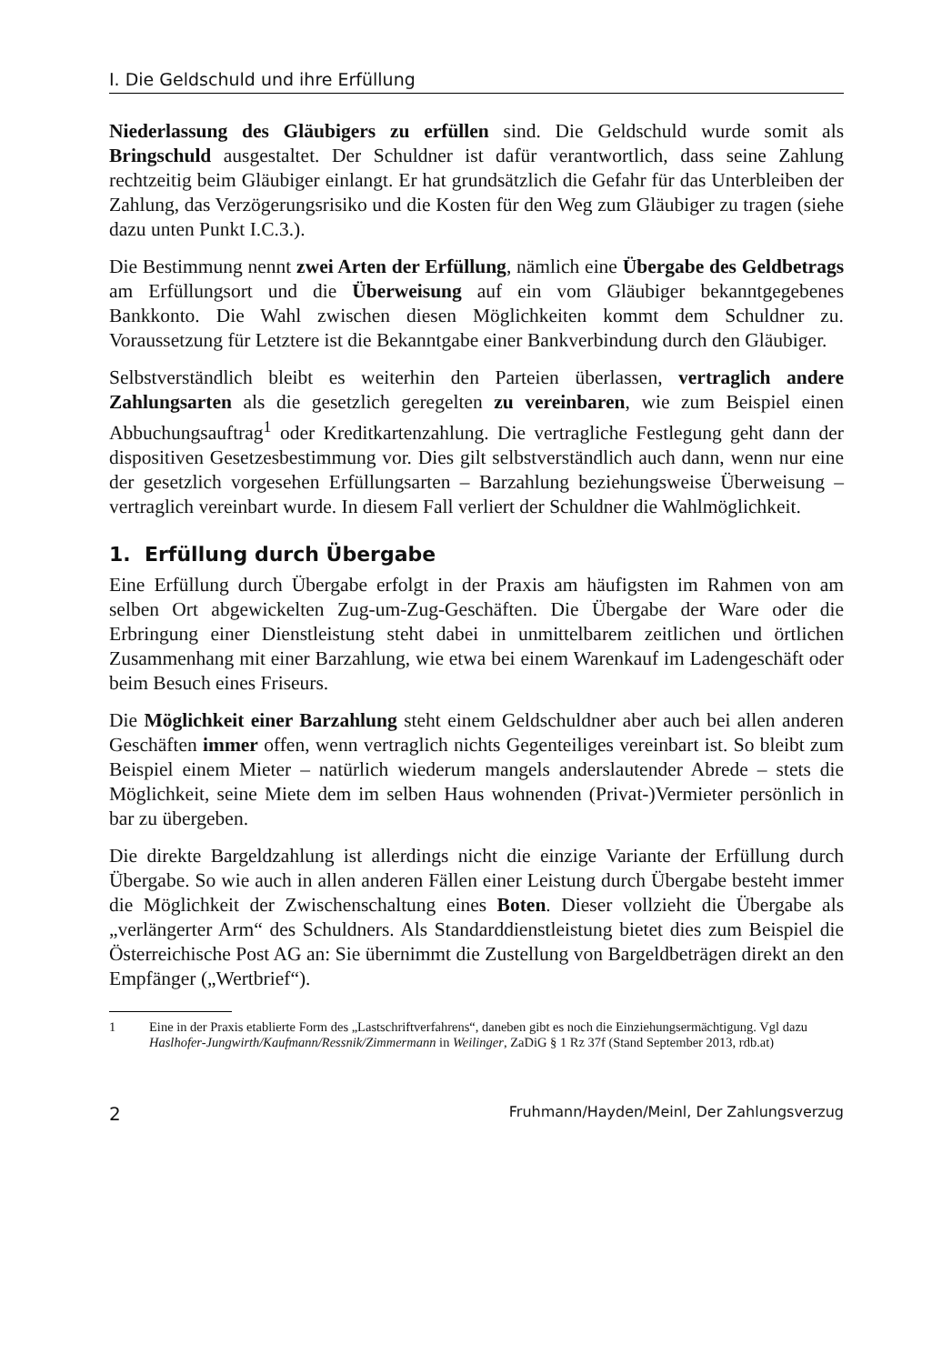I. Die Geldschuld und ihre Erfüllung
Niederlassung des Gläubigers zu erfüllen sind. Die Geldschuld wurde somit als Bringschuld ausgestaltet. Der Schuldner ist dafür verantwortlich, dass seine Zahlung rechtzeitig beim Gläubiger einlangt. Er hat grundsätzlich die Gefahr für das Unterbleiben der Zahlung, das Verzögerungsrisiko und die Kosten für den Weg zum Gläubiger zu tragen (siehe dazu unten Punkt I.C.3.).
Die Bestimmung nennt zwei Arten der Erfüllung, nämlich eine Übergabe des Geldbetrags am Erfüllungsort und die Überweisung auf ein vom Gläubiger bekanntgegebenes Bankkonto. Die Wahl zwischen diesen Möglichkeiten kommt dem Schuldner zu. Voraussetzung für Letztere ist die Bekanntgabe einer Bankverbindung durch den Gläubiger.
Selbstverständlich bleibt es weiterhin den Parteien überlassen, vertraglich andere Zahlungsarten als die gesetzlich geregelten zu vereinbaren, wie zum Beispiel einen Abbuchungsauftrag<sup>1</sup> oder Kreditkartenzahlung. Die vertragliche Festlegung geht dann der dispositiven Gesetzesbestimmung vor. Dies gilt selbstverständlich auch dann, wenn nur eine der gesetzlich vorgesehen Erfüllungsarten – Barzahlung beziehungsweise Überweisung – vertraglich vereinbart wurde. In diesem Fall verliert der Schuldner die Wahlmöglichkeit.
1. Erfüllung durch Übergabe
Eine Erfüllung durch Übergabe erfolgt in der Praxis am häufigsten im Rahmen von am selben Ort abgewickelten Zug-um-Zug-Geschäften. Die Übergabe der Ware oder die Erbringung einer Dienstleistung steht dabei in unmittelbarem zeitlichen und örtlichen Zusammenhang mit einer Barzahlung, wie etwa bei einem Warenkauf im Ladengeschäft oder beim Besuch eines Friseurs.
Die Möglichkeit einer Barzahlung steht einem Geldschuldner aber auch bei allen anderen Geschäften immer offen, wenn vertraglich nichts Gegenteiliges vereinbart ist. So bleibt zum Beispiel einem Mieter – natürlich wiederum mangels anderslautender Abrede – stets die Möglichkeit, seine Miete dem im selben Haus wohnenden (Privat-)Vermieter persönlich in bar zu übergeben.
Die direkte Bargeldzahlung ist allerdings nicht die einzige Variante der Erfüllung durch Übergabe. So wie auch in allen anderen Fällen einer Leistung durch Übergabe besteht immer die Möglichkeit der Zwischenschaltung eines Boten. Dieser vollzieht die Übergabe als „verlängerter Arm“ des Schuldners. Als Standarddienstleistung bietet dies zum Beispiel die Österreichische Post AG an: Sie übernimmt die Zustellung von Bargeldbeträgen direkt an den Empfänger („Wertbrief“).
1 Eine in der Praxis etablierte Form des „Lastschriftverfahrens“, daneben gibt es noch die Einziehungsermächtigung. Vgl dazu Haslhofer-Jungwirth/Kaufmann/Ressnik/Zimmermann in Weilinger, ZaDiG § 1 Rz 37f (Stand September 2013, rdb.at)
2 Fruhmann/Hayden/Meinl, Der Zahlungsverzug